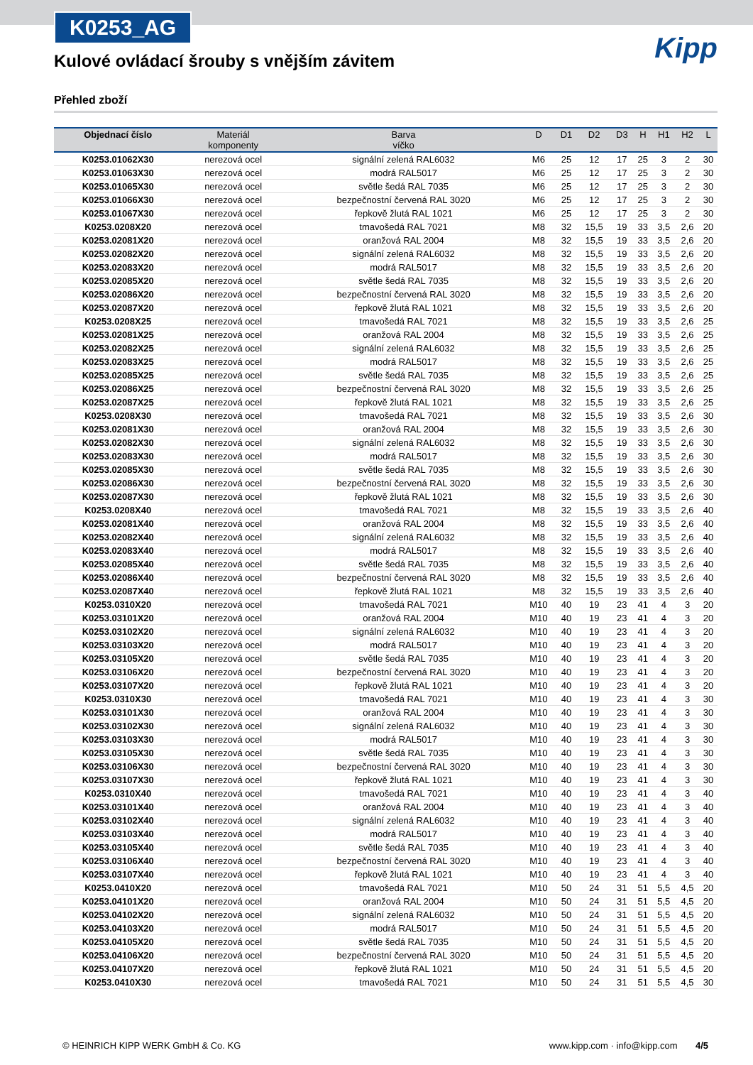K0253_AG
Kipp
Kulové ovládací šrouby s vnějším závitem
Přehled zboží
| Objednací číslo | Materiál komponenty | Barva víčko | D | D1 | D2 | D3 | H | H1 | H2 | L |
| --- | --- | --- | --- | --- | --- | --- | --- | --- | --- | --- |
| K0253.01062X30 | nerezová ocel | signální zelená RAL6032 | M6 | 25 | 12 | 17 | 25 | 3 | 2 | 30 |
| K0253.01063X30 | nerezová ocel | modrá RAL5017 | M6 | 25 | 12 | 17 | 25 | 3 | 2 | 30 |
| K0253.01065X30 | nerezová ocel | světle šedá RAL 7035 | M6 | 25 | 12 | 17 | 25 | 3 | 2 | 30 |
| K0253.01066X30 | nerezová ocel | bezpečnostní červená RAL 3020 | M6 | 25 | 12 | 17 | 25 | 3 | 2 | 30 |
| K0253.01067X30 | nerezová ocel | řepkově žlutá RAL 1021 | M6 | 25 | 12 | 17 | 25 | 3 | 2 | 30 |
| K0253.0208X20 | nerezová ocel | tmavošedá RAL 7021 | M8 | 32 | 15,5 | 19 | 33 | 3,5 | 2,6 | 20 |
| K0253.02081X20 | nerezová ocel | oranžová RAL 2004 | M8 | 32 | 15,5 | 19 | 33 | 3,5 | 2,6 | 20 |
| K0253.02082X20 | nerezová ocel | signální zelená RAL6032 | M8 | 32 | 15,5 | 19 | 33 | 3,5 | 2,6 | 20 |
| K0253.02083X20 | nerezová ocel | modrá RAL5017 | M8 | 32 | 15,5 | 19 | 33 | 3,5 | 2,6 | 20 |
| K0253.02085X20 | nerezová ocel | světle šedá RAL 7035 | M8 | 32 | 15,5 | 19 | 33 | 3,5 | 2,6 | 20 |
| K0253.02086X20 | nerezová ocel | bezpečnostní červená RAL 3020 | M8 | 32 | 15,5 | 19 | 33 | 3,5 | 2,6 | 20 |
| K0253.02087X20 | nerezová ocel | řepkově žlutá RAL 1021 | M8 | 32 | 15,5 | 19 | 33 | 3,5 | 2,6 | 20 |
| K0253.0208X25 | nerezová ocel | tmavošedá RAL 7021 | M8 | 32 | 15,5 | 19 | 33 | 3,5 | 2,6 | 25 |
| K0253.02081X25 | nerezová ocel | oranžová RAL 2004 | M8 | 32 | 15,5 | 19 | 33 | 3,5 | 2,6 | 25 |
| K0253.02082X25 | nerezová ocel | signální zelená RAL6032 | M8 | 32 | 15,5 | 19 | 33 | 3,5 | 2,6 | 25 |
| K0253.02083X25 | nerezová ocel | modrá RAL5017 | M8 | 32 | 15,5 | 19 | 33 | 3,5 | 2,6 | 25 |
| K0253.02085X25 | nerezová ocel | světle šedá RAL 7035 | M8 | 32 | 15,5 | 19 | 33 | 3,5 | 2,6 | 25 |
| K0253.02086X25 | nerezová ocel | bezpečnostní červená RAL 3020 | M8 | 32 | 15,5 | 19 | 33 | 3,5 | 2,6 | 25 |
| K0253.02087X25 | nerezová ocel | řepkově žlutá RAL 1021 | M8 | 32 | 15,5 | 19 | 33 | 3,5 | 2,6 | 25 |
| K0253.0208X30 | nerezová ocel | tmavošedá RAL 7021 | M8 | 32 | 15,5 | 19 | 33 | 3,5 | 2,6 | 30 |
| K0253.02081X30 | nerezová ocel | oranžová RAL 2004 | M8 | 32 | 15,5 | 19 | 33 | 3,5 | 2,6 | 30 |
| K0253.02082X30 | nerezová ocel | signální zelená RAL6032 | M8 | 32 | 15,5 | 19 | 33 | 3,5 | 2,6 | 30 |
| K0253.02083X30 | nerezová ocel | modrá RAL5017 | M8 | 32 | 15,5 | 19 | 33 | 3,5 | 2,6 | 30 |
| K0253.02085X30 | nerezová ocel | světle šedá RAL 7035 | M8 | 32 | 15,5 | 19 | 33 | 3,5 | 2,6 | 30 |
| K0253.02086X30 | nerezová ocel | bezpečnostní červená RAL 3020 | M8 | 32 | 15,5 | 19 | 33 | 3,5 | 2,6 | 30 |
| K0253.02087X30 | nerezová ocel | řepkově žlutá RAL 1021 | M8 | 32 | 15,5 | 19 | 33 | 3,5 | 2,6 | 30 |
| K0253.0208X40 | nerezová ocel | tmavošedá RAL 7021 | M8 | 32 | 15,5 | 19 | 33 | 3,5 | 2,6 | 40 |
| K0253.02081X40 | nerezová ocel | oranžová RAL 2004 | M8 | 32 | 15,5 | 19 | 33 | 3,5 | 2,6 | 40 |
| K0253.02082X40 | nerezová ocel | signální zelená RAL6032 | M8 | 32 | 15,5 | 19 | 33 | 3,5 | 2,6 | 40 |
| K0253.02083X40 | nerezová ocel | modrá RAL5017 | M8 | 32 | 15,5 | 19 | 33 | 3,5 | 2,6 | 40 |
| K0253.02085X40 | nerezová ocel | světle šedá RAL 7035 | M8 | 32 | 15,5 | 19 | 33 | 3,5 | 2,6 | 40 |
| K0253.02086X40 | nerezová ocel | bezpečnostní červená RAL 3020 | M8 | 32 | 15,5 | 19 | 33 | 3,5 | 2,6 | 40 |
| K0253.02087X40 | nerezová ocel | řepkově žlutá RAL 1021 | M8 | 32 | 15,5 | 19 | 33 | 3,5 | 2,6 | 40 |
| K0253.0310X20 | nerezová ocel | tmavošedá RAL 7021 | M10 | 40 | 19 | 23 | 41 | 4 | 3 | 20 |
| K0253.03101X20 | nerezová ocel | oranžová RAL 2004 | M10 | 40 | 19 | 23 | 41 | 4 | 3 | 20 |
| K0253.03102X20 | nerezová ocel | signální zelená RAL6032 | M10 | 40 | 19 | 23 | 41 | 4 | 3 | 20 |
| K0253.03103X20 | nerezová ocel | modrá RAL5017 | M10 | 40 | 19 | 23 | 41 | 4 | 3 | 20 |
| K0253.03105X20 | nerezová ocel | světle šedá RAL 7035 | M10 | 40 | 19 | 23 | 41 | 4 | 3 | 20 |
| K0253.03106X20 | nerezová ocel | bezpečnostní červená RAL 3020 | M10 | 40 | 19 | 23 | 41 | 4 | 3 | 20 |
| K0253.03107X20 | nerezová ocel | řepkově žlutá RAL 1021 | M10 | 40 | 19 | 23 | 41 | 4 | 3 | 20 |
| K0253.0310X30 | nerezová ocel | tmavošedá RAL 7021 | M10 | 40 | 19 | 23 | 41 | 4 | 3 | 30 |
| K0253.03101X30 | nerezová ocel | oranžová RAL 2004 | M10 | 40 | 19 | 23 | 41 | 4 | 3 | 30 |
| K0253.03102X30 | nerezová ocel | signální zelená RAL6032 | M10 | 40 | 19 | 23 | 41 | 4 | 3 | 30 |
| K0253.03103X30 | nerezová ocel | modrá RAL5017 | M10 | 40 | 19 | 23 | 41 | 4 | 3 | 30 |
| K0253.03105X30 | nerezová ocel | světle šedá RAL 7035 | M10 | 40 | 19 | 23 | 41 | 4 | 3 | 30 |
| K0253.03106X30 | nerezová ocel | bezpečnostní červená RAL 3020 | M10 | 40 | 19 | 23 | 41 | 4 | 3 | 30 |
| K0253.03107X30 | nerezová ocel | řepkově žlutá RAL 1021 | M10 | 40 | 19 | 23 | 41 | 4 | 3 | 30 |
| K0253.0310X40 | nerezová ocel | tmavošedá RAL 7021 | M10 | 40 | 19 | 23 | 41 | 4 | 3 | 40 |
| K0253.03101X40 | nerezová ocel | oranžová RAL 2004 | M10 | 40 | 19 | 23 | 41 | 4 | 3 | 40 |
| K0253.03102X40 | nerezová ocel | signální zelená RAL6032 | M10 | 40 | 19 | 23 | 41 | 4 | 3 | 40 |
| K0253.03103X40 | nerezová ocel | modrá RAL5017 | M10 | 40 | 19 | 23 | 41 | 4 | 3 | 40 |
| K0253.03105X40 | nerezová ocel | světle šedá RAL 7035 | M10 | 40 | 19 | 23 | 41 | 4 | 3 | 40 |
| K0253.03106X40 | nerezová ocel | bezpečnostní červená RAL 3020 | M10 | 40 | 19 | 23 | 41 | 4 | 3 | 40 |
| K0253.03107X40 | nerezová ocel | řepkově žlutá RAL 1021 | M10 | 40 | 19 | 23 | 41 | 4 | 3 | 40 |
| K0253.0410X20 | nerezová ocel | tmavošedá RAL 7021 | M10 | 50 | 24 | 31 | 51 | 5,5 | 4,5 | 20 |
| K0253.04101X20 | nerezová ocel | oranžová RAL 2004 | M10 | 50 | 24 | 31 | 51 | 5,5 | 4,5 | 20 |
| K0253.04102X20 | nerezová ocel | signální zelená RAL6032 | M10 | 50 | 24 | 31 | 51 | 5,5 | 4,5 | 20 |
| K0253.04103X20 | nerezová ocel | modrá RAL5017 | M10 | 50 | 24 | 31 | 51 | 5,5 | 4,5 | 20 |
| K0253.04105X20 | nerezová ocel | světle šedá RAL 7035 | M10 | 50 | 24 | 31 | 51 | 5,5 | 4,5 | 20 |
| K0253.04106X20 | nerezová ocel | bezpečnostní červená RAL 3020 | M10 | 50 | 24 | 31 | 51 | 5,5 | 4,5 | 20 |
| K0253.04107X20 | nerezová ocel | řepkově žlutá RAL 1021 | M10 | 50 | 24 | 31 | 51 | 5,5 | 4,5 | 20 |
| K0253.0410X30 | nerezová ocel | tmavošedá RAL 7021 | M10 | 50 | 24 | 31 | 51 | 5,5 | 4,5 | 30 |
© HEINRICH KIPP WERK GmbH & Co. KG www.kipp.com · info@kipp.com 4/5